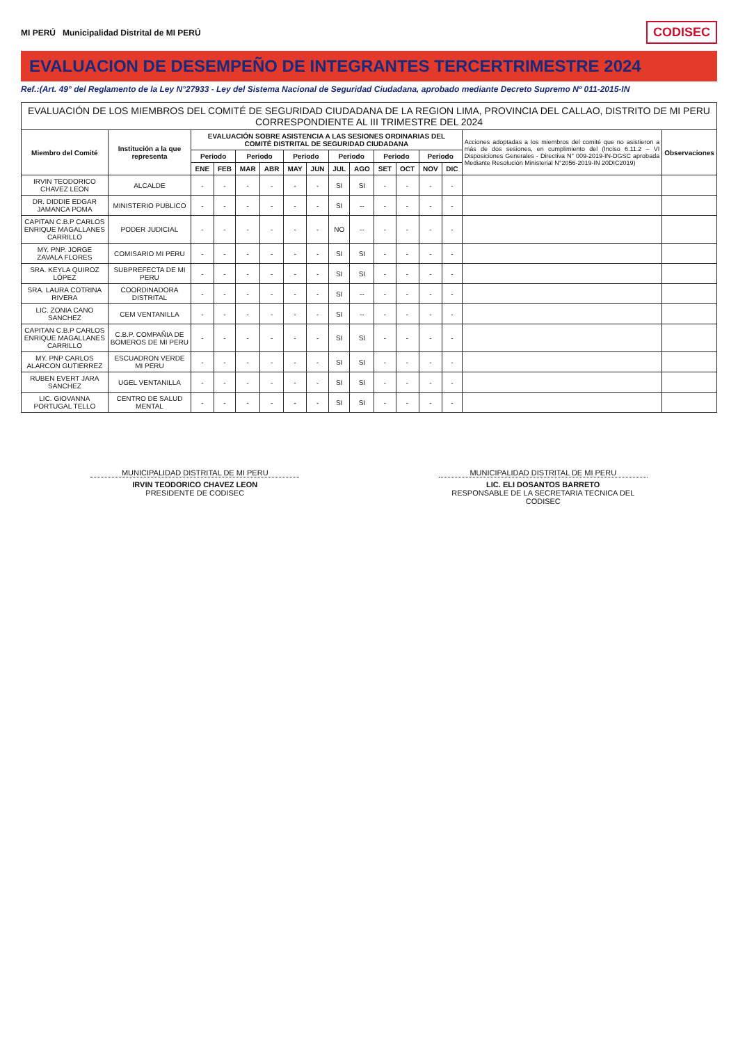MI PERÚ Municipalidad Distrital de MI PERÚ
CODISEC
EVALUACION DE DESEMPEÑO DE INTEGRANTES TERCERTRIMESTRE 2024
Ref.:(Art. 49° del Reglamento de la Ley N°27933 - Ley del Sistema Nacional de Seguridad Ciudadana, aprobado mediante Decreto Supremo Nº 011-2015-IN
| EVALUACIÓN DE LOS MIEMBROS DEL COMITÉ DE SEGURIDAD CIUDADANA DE LA REGION LIMA, PROVINCIA DEL CALLAO, DISTRITO DE MI PERU CORRESPONDIENTE AL III TRIMESTRE DEL 2024 | | | | | | | | | | | | | | | |
| --- | --- | --- | --- | --- | --- | --- | --- | --- | --- | --- | --- | --- | --- | --- | --- |
| Miembro del Comité | Institución a la que representa | EVALUACIÓN SOBRE ASISTENCIA A LAS SESIONES ORDINARIAS DEL COMITÉ DISTRITAL DE SEGURIDAD CIUDADANA | | | | | | | | | | | | Acciones adoptadas a los miembros del comité que no asistieron a más de dos sesiones, en cumplimiento del (Inciso 6.11.2 – VI Disposiciones Generales - Directiva N° 009-2019-IN-DGSC aprobada Mediante Resolución Ministerial N°2056-2019-IN 20DIC2019) | Observaciones |
| | | Periodo | | Periodo | | Periodo | | Periodo | | Periodo | | Periodo | | | |
| | | ENE | FEB | MAR | ABR | MAY | JUN | JUL | AGO | SET | OCT | NOV | DIC | | |
| IRVIN TEODORICO CHAVEZ LEON | ALCALDE | - | - | - | - | - | - | SI | SI | - | - | - | - | | |
| DR. DIDDIE EDGAR JAMANCA POMA | MINISTERIO PUBLICO | - | - | - | - | - | - | SI | -- | - | - | - | - | | |
| CAPITAN C.B.P CARLOS ENRIQUE MAGALLANES CARRILLO | PODER JUDICIAL | - | - | - | - | - | - | NO | -- | - | - | - | - | | |
| MY. PNP. JORGE ZAVALA FLORES | COMISARIO MI PERU | - | - | - | - | - | - | SI | SI | - | - | - | - | | |
| SRA. KEYLA QUIROZ LÓPEZ | SUBPREFECTA DE MI PERU | - | - | - | - | - | - | SI | SI | - | - | - | - | | |
| SRA. LAURA COTRINA RIVERA | COORDINADORA DISTRITAL | - | - | - | - | - | - | SI | -- | - | - | - | - | | |
| LIC. ZONIA CANO SANCHEZ | CEM VENTANILLA | - | - | - | - | - | - | SI | -- | - | - | - | - | | |
| CAPITAN C.B.P CARLOS ENRIQUE MAGALLANES CARRILLO | C.B.P. COMPAÑIA DE BOMEROS DE MI PERU | - | - | - | - | - | - | SI | SI | - | - | - | - | | |
| MY. PNP CARLOS ALARCON GUTIERREZ | ESCUADRON VERDE MI PERU | - | - | - | - | - | - | SI | SI | - | - | - | - | | |
| RUBEN EVERT JARA SANCHEZ | UGEL VENTANILLA | - | - | - | - | - | - | SI | SI | - | - | - | - | | |
| LIC. GIOVANNA PORTUGAL TELLO | CENTRO DE SALUD MENTAL | - | - | - | - | - | - | SI | SI | - | - | - | - | | |
MUNICIPALIDAD DISTRITAL DE MI PERU
IRVIN TEODORICO CHAVEZ LEON
PRESIDENTE DE CODISEC
MUNICIPALIDAD DISTRITAL DE MI PERU
LIC. ELI DOSANTOS BARRETO
RESPONSABLE DE LA SECRETARIA TECNICA DEL CODISEC